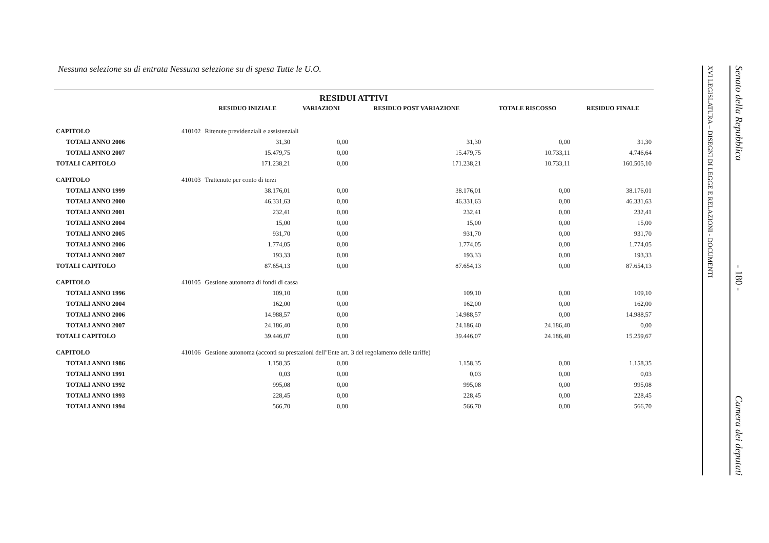Nessuna selezione su di entrata Nessuna selezione su di spesa Tutte le U.O.
RESIDUI ATTIVI
| | | RESIDUO INIZIALE | VARIAZIONI | RESIDUO POST VARIAZIONE | TOTALE RISCOSSO | RESIDUO FINALE |
| --- | --- | --- | --- | --- | --- | --- |
| CAPITOLO | 410102 | Ritenute previdenziali e assistenziali | | | | |
| TOTALI ANNO 2006 | | 31,30 | 0,00 | 31,30 | 0,00 | 31,30 |
| TOTALI ANNO 2007 | | 15.479,75 | 0,00 | 15.479,75 | 10.733,11 | 4.746,64 |
| TOTALI CAPITOLO | | 171.238,21 | 0,00 | 171.238,21 | 10.733,11 | 160.505,10 |
| CAPITOLO | 410103 | Trattenute per conto di terzi | | | | |
| TOTALI ANNO 1999 | | 38.176,01 | 0,00 | 38.176,01 | 0,00 | 38.176,01 |
| TOTALI ANNO 2000 | | 46.331,63 | 0,00 | 46.331,63 | 0,00 | 46.331,63 |
| TOTALI ANNO 2001 | | 232,41 | 0,00 | 232,41 | 0,00 | 232,41 |
| TOTALI ANNO 2004 | | 15,00 | 0,00 | 15,00 | 0,00 | 15,00 |
| TOTALI ANNO 2005 | | 931,70 | 0,00 | 931,70 | 0,00 | 931,70 |
| TOTALI ANNO 2006 | | 1.774,05 | 0,00 | 1.774,05 | 0,00 | 1.774,05 |
| TOTALI ANNO 2007 | | 193,33 | 0,00 | 193,33 | 0,00 | 193,33 |
| TOTALI CAPITOLO | | 87.654,13 | 0,00 | 87.654,13 | 0,00 | 87.654,13 |
| CAPITOLO | 410105 | Gestione autonoma di fondi di cassa | | | | |
| TOTALI ANNO 1996 | | 109,10 | 0,00 | 109,10 | 0,00 | 109,10 |
| TOTALI ANNO 2004 | | 162,00 | 0,00 | 162,00 | 0,00 | 162,00 |
| TOTALI ANNO 2006 | | 14.988,57 | 0,00 | 14.988,57 | 0,00 | 14.988,57 |
| TOTALI ANNO 2007 | | 24.186,40 | 0,00 | 24.186,40 | 24.186,40 | 0,00 |
| TOTALI CAPITOLO | | 39.446,07 | 0,00 | 39.446,07 | 24.186,40 | 15.259,67 |
| CAPITOLO | 410106 | Gestione autonoma (acconti su prestazioni dell"Ente art. 3 del regolamento delle tariffe) | | | | |
| TOTALI ANNO 1986 | | 1.158,35 | 0,00 | 1.158,35 | 0,00 | 1.158,35 |
| TOTALI ANNO 1991 | | 0,03 | 0,00 | 0,03 | 0,00 | 0,03 |
| TOTALI ANNO 1992 | | 995,08 | 0,00 | 995,08 | 0,00 | 995,08 |
| TOTALI ANNO 1993 | | 228,45 | 0,00 | 228,45 | 0,00 | 228,45 |
| TOTALI ANNO 1994 | | 566,70 | 0,00 | 566,70 | 0,00 | 566,70 |
XVI LEGISLATURA – DISEGNI DI LEGGE E RELAZIONI - DOCUMENTI
Senato della Repubblica - 180 - Camera dei deputati